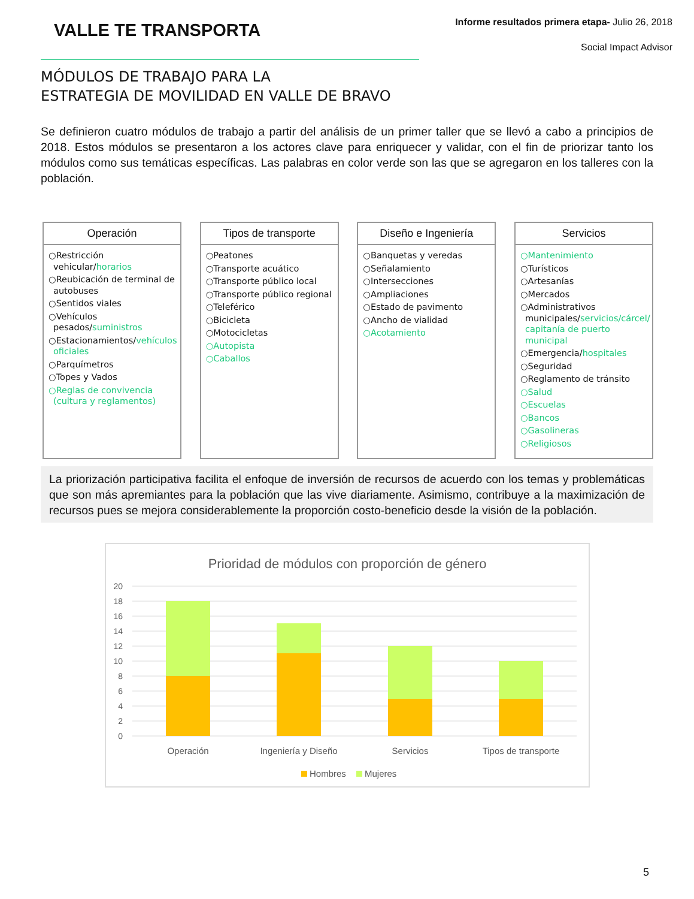VALLE TE TRANSPORTA
Informe resultados primera etapa- Julio 26, 2018
Social Impact Advisor
MÓDULOS DE TRABAJO PARA LA
ESTRATEGIA DE MOVILIDAD EN VALLE DE BRAVO
Se definieron cuatro módulos de trabajo a partir del análisis de un primer taller que se llevó a cabo a principios de 2018. Estos módulos se presentaron a los actores clave para enriquecer y validar, con el fin de priorizar tanto los módulos como sus temáticas específicas. Las palabras en color verde son las que se agregaron en los talleres con la población.
Operación
○Restricción vehicular/horarios
○Reubicación de terminal de autobuses
○Sentidos viales
○Vehículos pesados/suministros
○Estacionamientos/vehículos oficiales
○Parquímetros
○Topes y Vados
○Reglas de convivencia (cultura y reglamentos)
Tipos de transporte
○Peatones
○Transporte acuático
○Transporte público local
○Transporte público regional
○Teleférico
○Bicicleta
○Motocicletas
○Autopista
○Caballos
Diseño e Ingeniería
○Banquetas y veredas
○Señalamiento
○Intersecciones
○Ampliaciones
○Estado de pavimento
○Ancho de vialidad
○Acotamiento
Servicios
○Mantenimiento
○Turísticos
○Artesanías
○Mercados
○Administrativos municipales/servicios/cárcel/ capitanía de puerto municipal
○Emergencia/hospitales
○Seguridad
○Reglamento de tránsito
○Salud
○Escuelas
○Bancos
○Gasolineras
○Religiosos
La priorización participativa facilita el enfoque de inversión de recursos de acuerdo con los temas y problemáticas que son más apremiantes para la población que las vive diariamente. Asimismo, contribuye a la maximización de recursos pues se mejora considerablemente la proporción costo-beneficio desde la visión de la población.
Prioridad de módulos con proporción de género
20
18
16
14
12
10
8
6
4
2
0
Operación
Ingeniería y Diseño
Servicios
Tipos de transporte
Hombres
Mujeres
5